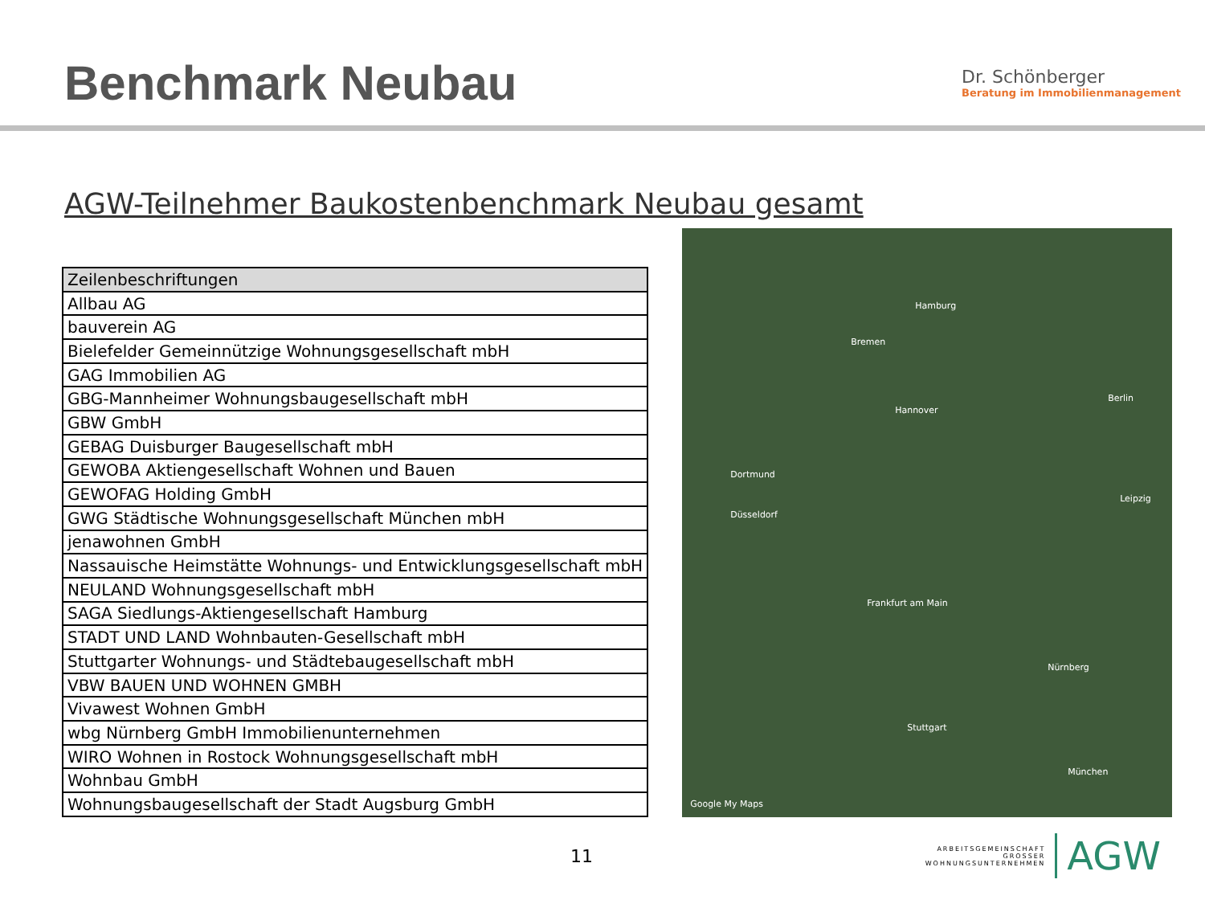Benchmark Neubau
Dr. Schönberger
Beratung im Immobilienmanagement
AGW-Teilnehmer Baukostenbenchmark Neubau gesamt
| Zeilenbeschriftungen |
| --- |
| Allbau AG |
| bauverein AG |
| Bielefelder Gemeinnützige Wohnungsgesellschaft mbH |
| GAG Immobilien AG |
| GBG-Mannheimer Wohnungsbaugesellschaft mbH |
| GBW GmbH |
| GEBAG Duisburger Baugesellschaft mbH |
| GEWOBA Aktiengesellschaft Wohnen und Bauen |
| GEWOFAG Holding GmbH |
| GWG Städtische Wohnungsgesellschaft München mbH |
| jenawohnen GmbH |
| Nassauische Heimstätte Wohnungs- und Entwicklungsgesellschaft mbH |
| NEULAND Wohnungsgesellschaft mbH |
| SAGA Siedlungs-Aktiengesellschaft Hamburg |
| STADT UND LAND Wohnbauten-Gesellschaft mbH |
| Stuttgarter Wohnungs- und Städtebaugesellschaft mbH |
| VBW BAUEN UND WOHNEN GMBH |
| Vivawest Wohnen GmbH |
| wbg Nürnberg GmbH Immobilienunternehmen |
| WIRO Wohnen in Rostock Wohnungsgesellschaft mbH |
| Wohnbau GmbH |
| Wohnungsbaugesellschaft der Stadt Augsburg GmbH |
Hamburg
Berlin
Bremen
Hannover
Dortmund
Düsseldorf
Frankfurt am Main
Nürnberg
Stuttgart
München
Leipzig
Google My Maps
11
ARBEITSGEMEINSCHAFT
GROSSER
WOHNUNGSUNTERNEHMEN
AGW